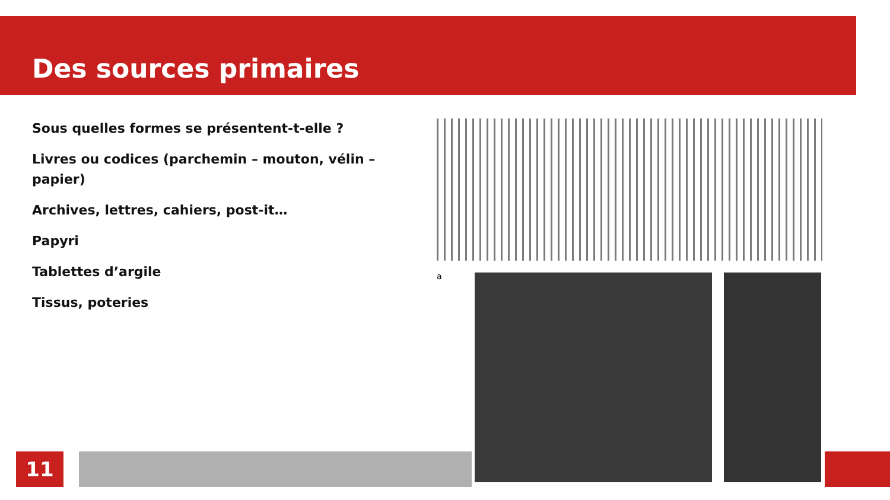Des sources primaires
Sous quelles formes se présentent-t-elle ?
Livres ou codices (parchemin – mouton, vélin – papier)
Archives, lettres, cahiers, post-it…
Papyri
Tablettes d’argile
Tissus, poteries
a
11